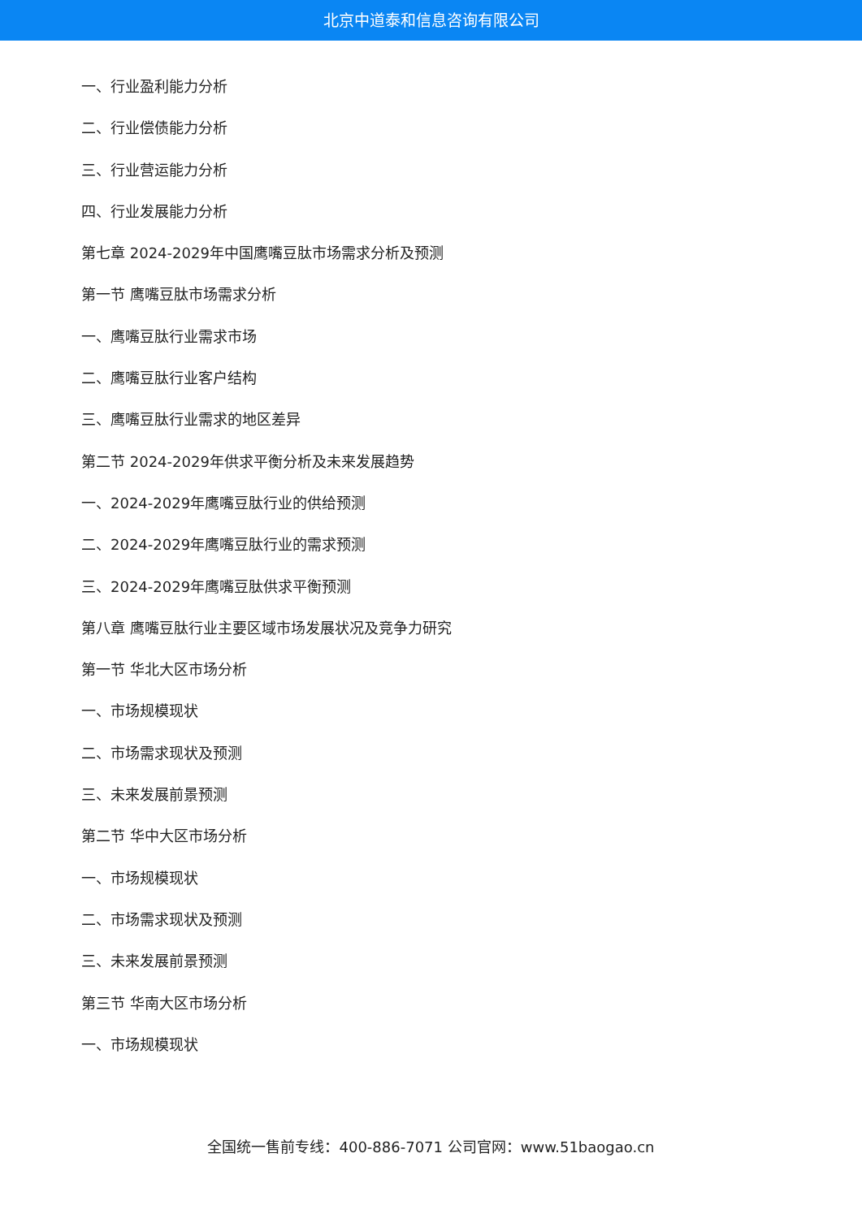北京中道泰和信息咨询有限公司
一、行业盈利能力分析
二、行业偿债能力分析
三、行业营运能力分析
四、行业发展能力分析
第七章 2024-2029年中国鹰嘴豆肽市场需求分析及预测
第一节 鹰嘴豆肽市场需求分析
一、鹰嘴豆肽行业需求市场
二、鹰嘴豆肽行业客户结构
三、鹰嘴豆肽行业需求的地区差异
第二节 2024-2029年供求平衡分析及未来发展趋势
一、2024-2029年鹰嘴豆肽行业的供给预测
二、2024-2029年鹰嘴豆肽行业的需求预测
三、2024-2029年鹰嘴豆肽供求平衡预测
第八章 鹰嘴豆肽行业主要区域市场发展状况及竞争力研究
第一节 华北大区市场分析
一、市场规模现状
二、市场需求现状及预测
三、未来发展前景预测
第二节 华中大区市场分析
一、市场规模现状
二、市场需求现状及预测
三、未来发展前景预测
第三节 华南大区市场分析
一、市场规模现状
全国统一售前专线：400-886-7071 公司官网：www.51baogao.cn